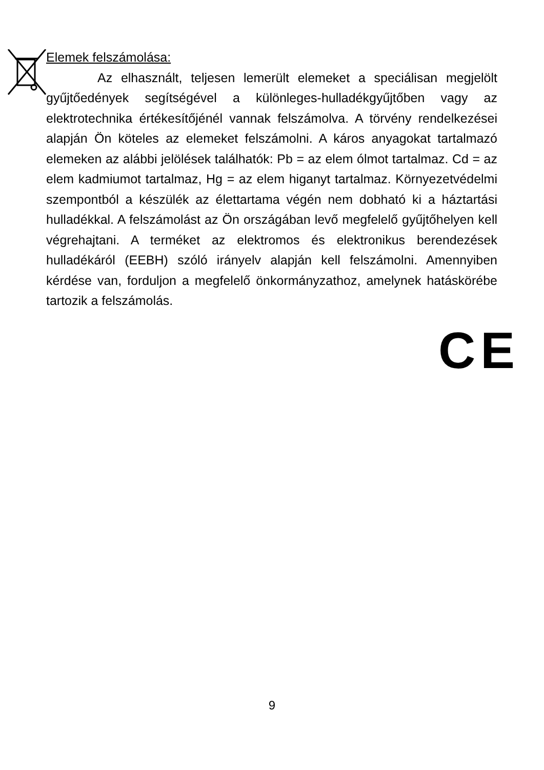Elemek felszámolása:
Az elhasznált, teljesen lemerült elemeket a speciálisan megjelölt gyűjtőedények segítségével a különleges-hulladékgyűjtőben vagy az elektrotechnika értékesítőjénél vannak felszámolva. A törvény rendelkezései alapján Ön köteles az elemeket felszámolni. A káros anyagokat tartalmazó elemeken az alábbi jelölések találhatók: Pb = az elem ólmot tartalmaz. Cd = az elem kadmiumot tartalmaz, Hg = az elem higanyt tartalmaz. Környezetvédelmi szempontból a készülék az élettartama végén nem dobható ki a háztartási hulladékkal. A felszámolást az Ön országában levő megfelelő gyűjtőhelyen kell végrehajtani. A terméket az elektromos és elektronikus berendezések hulladékáról (EEBH) szóló irányelv alapján kell felszámolni. Amennyiben kérdése van, forduljon a megfelelő önkormányzathoz, amelynek hatáskörébe tartozik a felszámolás.
CE
9